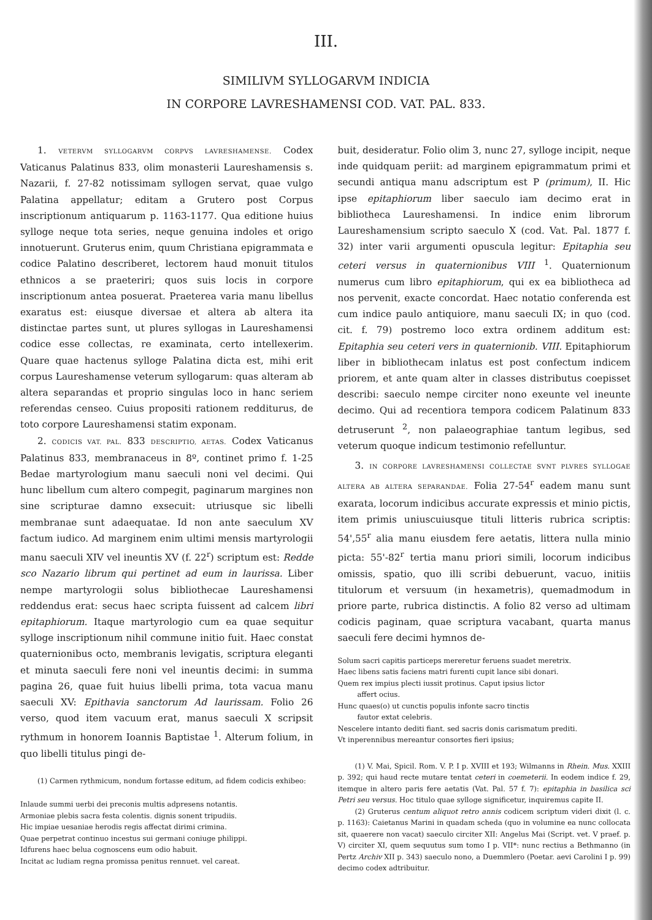III.
SIMILIVM SYLLOGARVM INDICIA
IN CORPORE LAVRESHAMENSI COD. VAT. PAL. 833.
1. VETERVM SYLLOGARVM CORPVS LAVRESHAMENSE. Codex Vaticanus Palatinus 833, olim monasterii Laureshamensis s. Nazarii, f. 27-82 notissimam syllogen servat, quae vulgo Palatina appellatur; editam a Grutero post Corpus inscriptionum antiquarum p. 1163-1177. Qua editione huius sylloge neque tota series, neque genuina indoles et origo innotuerunt. Gruterus enim, quum Christiana epigrammata e codice Palatino describeret, lectorem haud monuit titulos ethnicos a se praeteriri; quos suis locis in corpore inscriptionum antea posuerat. Praeterea varia manu libellus exaratus est: eiusque diversae et altera ab altera ita distinctae partes sunt, ut plures syllogas in Laureshamensi codice esse collectas, re examinata, certo intellexerim. Quare quae hactenus sylloge Palatina dicta est, mihi erit corpus Laureshamense veterum syllogarum: quas alteram ab altera separandas et proprio singulas loco in hanc seriem referendas censeo. Cuius propositi rationem redditurus, de toto corpore Laureshamensi statim exponam.
2. CODICIS VAT. PAL. 833 DESCRIPTIO, AETAS. Codex Vaticanus Palatinus 833, membranaceus in 8º, continet primo f. 1-25 Bedae martyrologium manu saeculi noni vel decimi. Qui hunc libellum cum altero compegit, paginarum margines non sine scripturae damno exsecuit: utriusque sic libelli membranae sunt adaequatae. Id non ante saeculum XV factum iudico. Ad marginem enim ultimi mensis martyrologii manu saeculi XIV vel ineuntis XV (f. 22<sup>r</sup>) scriptum est: Redde sco Nazario librum qui pertinet ad eum in laurissa. Liber nempe martyrologii solus bibliothecae Laureshamensi reddendus erat: secus haec scripta fuissent ad calcem libri epitaphiorum. Itaque martyrologio cum ea quae sequitur sylloge inscriptionum nihil commune initio fuit. Haec constat quaternionibus octo, membranis levigatis, scriptura eleganti et minuta saeculi fere noni vel ineuntis decimi: in summa pagina 26, quae fuit huius libelli prima, tota vacua manu saeculi XV: Epithavia sanctorum Ad laurissam. Folio 26 verso, quod item vacuum erat, manus saeculi X scripsit rythmum in honorem Ioannis Baptistae <sup>1</sup>. Alterum folium, in quo libelli titulus pingi de-
(1) Carmen rythmicum, nondum fortasse editum, ad fidem codicis exhibeo:
Inlaude summi uerbi dei preconis multis adpresens notantis.
Armoniae plebis sacra festa colentis. dignis sonent tripudiis.
Hic impiae uesaniae herodis regis affectat dirimi crimina.
Quae perpetrat continuo incestus sui germani coniuge philippi.
Idfurens haec belua cognoscens eum odio habuit.
Incitat ac ludiam regna promissa penitus rennuet. vel careat.
buit, desideratur. Folio olim 3, nunc 27, sylloge incipit, neque inde quidquam periit: ad marginem epigrammatum primi et secundi antiqua manu adscriptum est P (primum), II. Hic ipse epitaphiorum liber saeculo iam decimo erat in bibliotheca Laureshamensi. In indice enim librorum Laureshamensium scripto saeculo X (cod. Vat. Pal. 1877 f. 32) inter varii argumenti opuscula legitur: Epitaphia seu ceteri versus in quaternionibus VIII <sup>1</sup>. Quaternionum numerus cum libro epitaphiorum, qui ex ea bibliotheca ad nos pervenit, exacte concordat. Haec notatio conferenda est cum indice paulo antiquiore, manu saeculi IX; in quo (cod. cit. f. 79) postremo loco extra ordinem additum est: Epitaphia seu ceteri vers in quaternionib. VIII. Epitaphiorum liber in bibliothecam inlatus est post confectum indicem priorem, et ante quam alter in classes distributus coepisset describi: saeculo nempe circiter nono exeunte vel ineunte decimo. Qui ad recentiora tempora codicem Palatinum 833 detruserunt <sup>2</sup>, non palaeographiae tantum legibus, sed veterum quoque indicum testimonio refelluntur.
3. IN CORPORE LAVRESHAMENSI COLLECTAE SVNT PLVRES SYLLOGAE ALTERA AB ALTERA SEPARANDAE. Folia 27-54<sup>r</sup> eadem manu sunt exarata, locorum indicibus accurate expressis et minio pictis, item primis uniuscuiusque tituli litteris rubrica scriptis: 54',55<sup>r</sup> alia manu eiusdem fere aetatis, littera nulla minio picta: 55'-82<sup>r</sup> tertia manu priori simili, locorum indicibus omissis, spatio, quo illi scribi debuerunt, vacuo, initiis titulorum et versuum (in hexametris), quemadmodum in priore parte, rubrica distinctis. A folio 82 verso ad ultimam codicis paginam, quae scriptura vacabant, quarta manus saeculi fere decimi hymnos de-
Solum sacri capitis particeps mereretur feruens suadet meretrix.
Haec libens satis faciens matri furenti cupit lance sibi donari.
Quem rex impius plecti iussit protinus. Caput ipsius lictor
affert ocius.
Hunc quaes(o) ut cunctis populis infonte sacro tinctis
fautor extat celebris.
Nescelere intanto dediti fiant. sed sacris donis carismatum prediti.
Vt inperennibus mereantur consortes fieri ipsius;
(1) V. Mai, Spicil. Rom. V. P. I p. XVIII et 193; Wilmanns in Rhein. Mus. XXIII p. 392; qui haud recte mutare tentat ceteri in coemeterii. In eodem indice f. 29, itemque in altero paris fere aetatis (Vat. Pal. 57 f. 7): epitaphia in basilica sci Petri seu versus. Hoc titulo quae sylloge significetur, inquiremus capite II.
(2) Gruterus centum aliquot retro annis codicem scriptum videri dixit (l. c. p. 1163): Caietanus Marini in quadam scheda (quo in volumine ea nunc collocata sit, quaerere non vacat) saeculo circiter XII: Angelus Mai (Script. vet. V praef. p. V) circiter XI, quem sequutus sum tomo I p. VII*: nunc rectius a Bethmanno (in Pertz Archiv XII p. 343) saeculo nono, a Duemmlero (Poetar. aevi Carolini I p. 99) decimo codex adtribuitur.